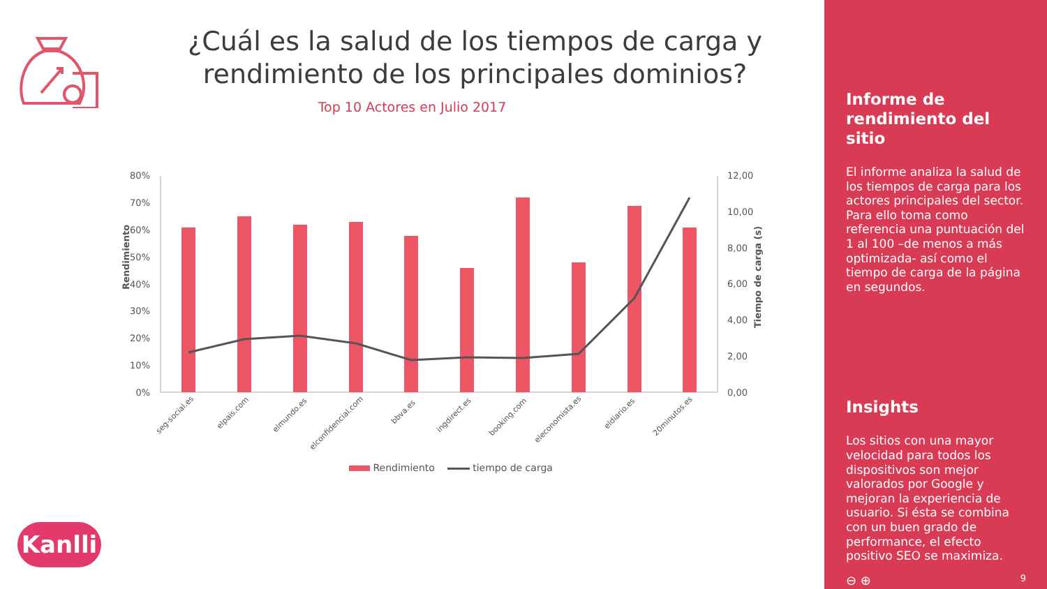¿Cuál es la salud de los tiempos de carga y rendimiento de los principales dominios?
Top 10 Actores en Julio 2017
Rendimiento
Tiempo de carga (s)
80%
70%
60%
50%
40%
30%
20%
10%
0%
12,00
10,00
8,00
6,00
4,00
2,00
0,00
seg-social.es
elpais.com
elmundo.es
elconfidencial.com
bbva.es
ingdirect.es
booking.com
eleconomista.es
eldiario.es
20minutos.es
Rendimiento tiempo de carga
Kanlli
Informe de rendimiento del sitio
El informe analiza la salud de los tiempos de carga para los actores principales del sector. Para ello toma como referencia una puntuación del 1 al 100 –de menos a más optimizada- así como el tiempo de carga de la página en segundos.
Insights
Los sitios con una mayor velocidad para todos los dispositivos son mejor valorados por Google y mejoran la experiencia de usuario. Si ésta se combina con un buen grado de performance, el efecto positivo SEO se maximiza.
⊖ ⊕ 9